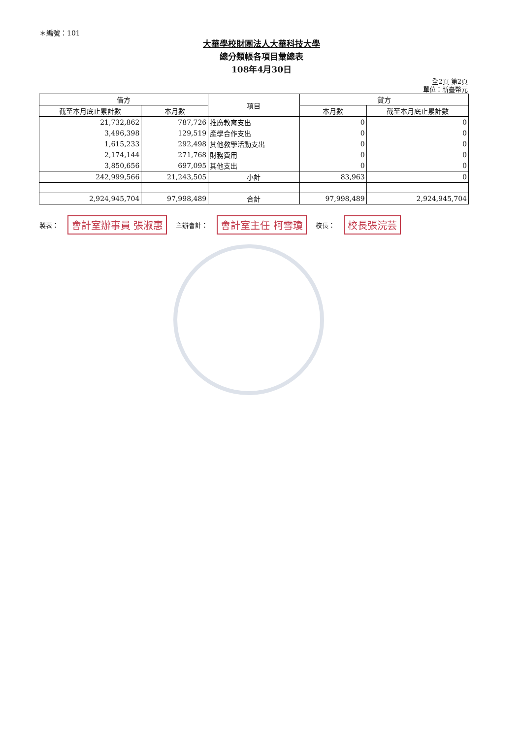＊編號：101
大華學校財團法人大華科技大學
總分類帳各項目彙總表
108年4月30日
全2頁 第2頁
單位：新臺幣元
| 借方 | | 項目 | 貸方 | |
| --- | --- | --- | --- | --- |
| 截至本月底止累計數 | 本月數 | | 本月數 | 截至本月底止累計數 |
| 21,732,862 | 787,726 | 推廣教育支出 | 0 | 0 |
| 3,496,398 | 129,519 | 產學合作支出 | 0 | 0 |
| 1,615,233 | 292,498 | 其他教學活動支出 | 0 | 0 |
| 2,174,144 | 271,768 | 財務費用 | 0 | 0 |
| 3,850,656 | 697,095 | 其他支出 | 0 | 0 |
| 242,999,566 | 21,243,505 | 小計 | 83,963 | 0 |
| 2,924,945,704 | 97,998,489 | 合計 | 97,998,489 | 2,924,945,704 |
製表： 會計室辦事員 張淑惠 主辦會計： 會計室主任 柯雪瓊 校長： 校長張浣芸